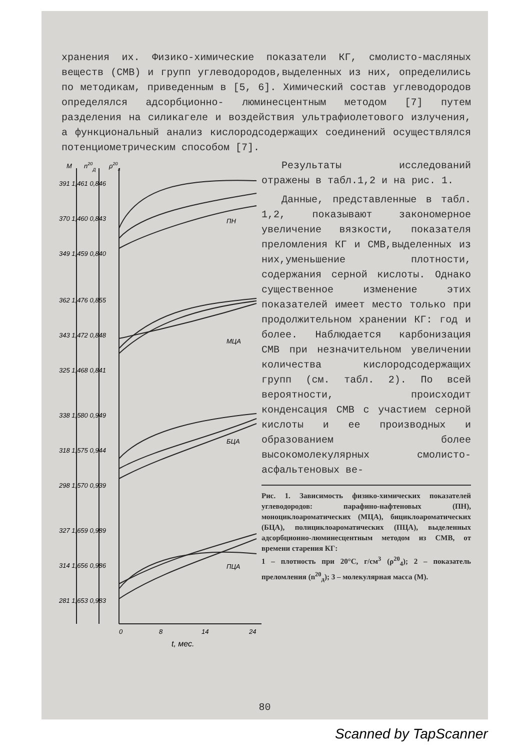хранения их. Физико-химические показатели КГ, смолисто-масляных веществ (СМВ) и групп углеводородов,выделенных из них, определились по методикам, приведенным в [5, 6]. Химический состав углеводородов определялся адсорбционно- люминесцентным методом [7] путем разделения на силикагеле и воздействия ультрафиолетового излучения, а функциональный анализ кислородсодержащих соединений осуществлялся потенциометрическим способом [7].
M
n20Д
ρ204
391 1,461 0,846
370 1,460 0,843
349 1,459 0,840
362 1,476 0,855
343 1,472 0,848
325 1,468 0,841
338 1,580 0,949
318 1,575 0,944
298 1,570 0,939
327 1,659 0,989
314 1,656 0,986
281 1,653 0,983
ПН
МЦА
БЦА
ПЦА
0
8
14
24
t, мес.
Результаты исследований отражены в табл.1,2 и на рис. 1.
Данные, представленные в табл. 1,2, показывают закономерное увеличение вязкости, показателя преломления КГ и СМВ,выделенных из них,уменьшение плотности, содержания серной кислоты. Однако существенное изменение этих показателей имеет место только при продолжительном хранении КГ: год и более. Наблюдается карбонизация СМВ при незначительном увеличении количества кислородсодержащих групп (см. табл. 2). По всей вероятности, происходит конденсация СМВ с участием серной кислоты и ее производных и образованием более высокомолекулярных смолисто-асфальтеновых ве-
Рис. 1. Зависимость физико-химических показателей углеводородов: парафино-нафтеновых (ПН), моноциклоароматических (МЦА), бициклоароматических (БЦА), полициклоароматических (ПЦА), выделенных адсорбционно-люминесцентным методом из СМВ, от времени старения КГ:
1 – плотность при 20°С, г/см<sup>3</sup> (ρ<sup>20</sup><sub>4</sub>); 2 – показатель преломления (n<sup>20</sup><sub>д</sub>); 3 – молекулярная масса (М).
80
Scanned by TapScanner